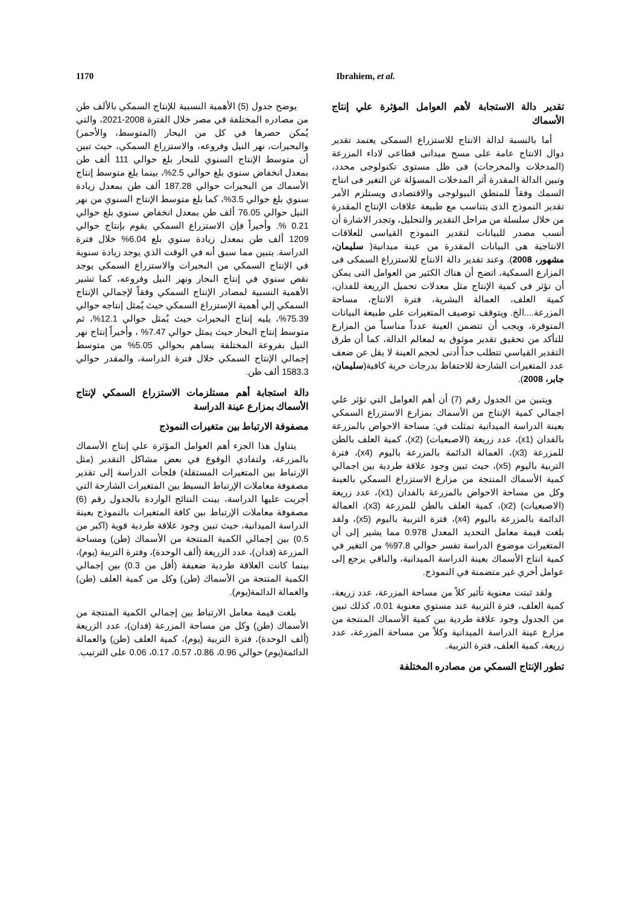1170 Ibrahiem, et al.
تقدير دالة الاستجابة لأهم العوامل المؤثرة علي إنتاج الأسماك
أما بالنسبة لدالة الانتاج للاستزراع السمكى يعتمد تقدير دوال الانتاج عامة على مسح ميدانى قطاعى لاداء المزرعة (المدخلات والمخرجات) فى ظل مستوى تكنولوجى محدد، وتبين الدالة المقدرة أثر المدخلات المسؤلة عن التغير فى انتاج السمك وفقاً للمنطق البيولوجى والاقتصادى ويستلزم الأمر تقدير النموذج الذى يتناسب مع طبيعة علاقات الإنتاج المقدرة من خلال سلسلة من مراحل التقدير والتحليل، وتجدر الاشارة أن أنسب مصدر للبيانات لتقدير النموذج القياسى للعلاقات الانتاجية هى البيانات المقدرة من عينة ميدانية( سليمان، مشهور، 2008). وعند تقدير دالة الانتاج للاستزراع السمكى فى المزارع السمكية، اتضح أن هناك الكثير من العوامل التى يمكن أن تؤثر فى كمية الإنتاج مثل معدلات تحميل الزريعة للفدان، كمية العلف، العمالة البشرية، فترة الانتاج، مساحة المزرعة....الخ. ويتوقف توصيف المتغيرات على طبيعة البيانات المتوفرة، ويجب أن تتضمن العينة عدداً مناسباً من المزارع للتأكد من تحقيق تقدير موثوق به لمعالم الدالة، كما أن طرق التقدير القياسي تتطلب حداً أدنى لحجم العينة لا يقل عن ضعف عدد المتغيرات الشارحة للاحتفاظ بدرجات حرية كافية(سليمان، جابر، 2008).
ويتبين من الجدول رقم (7) أن أهم العوامل التي تؤثر علي اجمالي كمية الإنتاج من الأسماك بمزارع الاستزراع السمكي بعينة الدراسة الميدانية تمثلت في: مساحة الاحواض بالمزرعة بالفدان (x1)، عدد زريعة (الاصبعيات) (x2)، كمية العلف بالطن للمزرعة (x3)، العمالة الدائمة بالمزرعة باليوم (x4)، فترة التربية باليوم (x5)، حيث تبين وجود علاقة طردية بين اجمالي كمية الأسماك المنتجة من مزارع الاستزراع السمكي بالعينة وكل من مساحة الاحواض بالمزرعة بالفدان (x1)، عدد زريعة (الاصبعيات) (x2)، كمية العلف بالطن للمزرعة (x3)، العمالة الدائمة بالمزرعة باليوم (x4)، فترة التربية باليوم (x5)، ولقد بلغت قيمة معامل التحديد المعدل 0.978 مما يشير إلى أن المتغيرات موضوع الدراسة تفسر حوالي 97.8% من التغير في كمية انتاج الأسماك بعينة الدراسة الميدانية، والباقي يرجع إلى عوامل أخري غير متضمنة في النموذج.
ولقد ثبتت معنوية تأثير كلاً من مساحة المزرعة، عدد زريعة، كمية العلف، فترة التربية عند مستوي معنوية 0.01، كذلك تبين من الجدول وجود علاقة طردية بين كمية الأسماك المنتجة من مزارع عينة الدراسة الميدانية وكلاً من مساحة المزرعة، عدد زريعة، كمية العلف، فترة التربية.
تطور الإنتاج السمكي من مصادره المختلفة
يوضح جدول (5) الأهمية النسبية للإنتاج السمكي بالألف طن من مصادره المختلفة في مصر خلال الفترة 2008-2021، والتي يُمكن حصرها في كل من البحار (المتوسط، والأحمر) والبحيرات، نهر النيل وفروعه، والاستزراع السمكي، حيث تبين أن متوسط الإنتاج السنوي للبحار بلغ حوالي 111 ألف طن بمعدل انخفاض سنوي بلغ حوالي 2.5%، بينما بلغ متوسط إنتاج الأسماك من البحيرات حوالي 187.28 ألف طن بمعدل زيادة سنوي بلغ حوالي 3.5%، كما بلغ متوسط الإنتاج السنوي من نهر النيل حوالي 76.05 ألف طن بمعدل انخفاض سنوي بلغ حوالي 0.21 %. وأخيراً فإن الاستزراع السمكي يقوم بإنتاج حوالي 1209 ألف طن بمعدل زيادة سنوي بلغ 6.04% خلال فترة الدراسة. يتبين مما سبق أنه في الوقت الذي يوجد زيادة سنوية في الإنتاج السمكي من البحيرات والاستزراع السمكي يوجد نقص سنوي في إنتاج البحار ونهر النيل وفروعه، كما تشير الأهمية النسبية لمصادر الإنتاج السمكي وفقاً لإجمالي الإنتاج السمكي إلي أهمية الإستزراع السمكي حيث يُمثل إنتاجه حوالي 75.39%، يليه إنتاج البحيرات حيث يُمثل حوالي 12.1%، ثم متوسط إنتاج البحار حيث يمثل حوالي 7.47% ، وأخيراً إنتاج نهر النيل بفروعة المختلفة يساهم بحوالي 5.05% من متوسط إجمالي الإنتاج السمكي خلال فترة الدراسة، والمقدر حوالي 1583.3 ألف طن.
دالة استجابة أهم مستلزمات الاستزراع السمكي لإنتاج الأسماك بمزارع عينة الدراسة
مصفوفة الارتباط بين متغيرات النموذج
يتناول هذا الجزء أهم العوامل المؤثرة علي إنتاج الأسماك بالمزرعة، ولتفادي الوقوع في بعض مشاكل التقدير (مثل الإرتباط بين المتغيرات المستقلة) فلجأت الدراسة إلى تقدير مصفوفة معاملات الإرتباط البسيط بين المتغيرات الشارحة التي أجريت عليها الدراسة، بينت النتائج الواردة بالجدول رقم (6) مصفوفة معاملات الإرتباط بين كافة المتغيرات بالنموذج بعينة الدراسة الميدانية، حيث تبين وجود علاقة طردية قوية (اكبر من 0.5) بين إجمالي الكمية المنتجة من الأسماك (طن) ومساحة المزرعة (فدان)، عدد الزريعة (ألف الوحدة)، وفترة التربية (يوم)، بينما كانت العلاقة طردية ضعيفة (أقل من 0.3) بين إجمالي الكمية المنتجة من الأسماك (طن) وكل من كمية العلف (طن) والعمالة الدائمة(يوم).
بلغت قيمة معامل الارتباط بين إجمالي الكمية المنتجة من الأسماك (طن) وكل من مساحة المزرعة (فدان)، عدد الزريعة (ألف الوحدة)، فترة التربية (يوم)، كمية العلف (طن) والعمالة الدائمة(يوم) حوالي 0.96، 0.86، 0.57، 0.17، 0.06 على الترتيب.